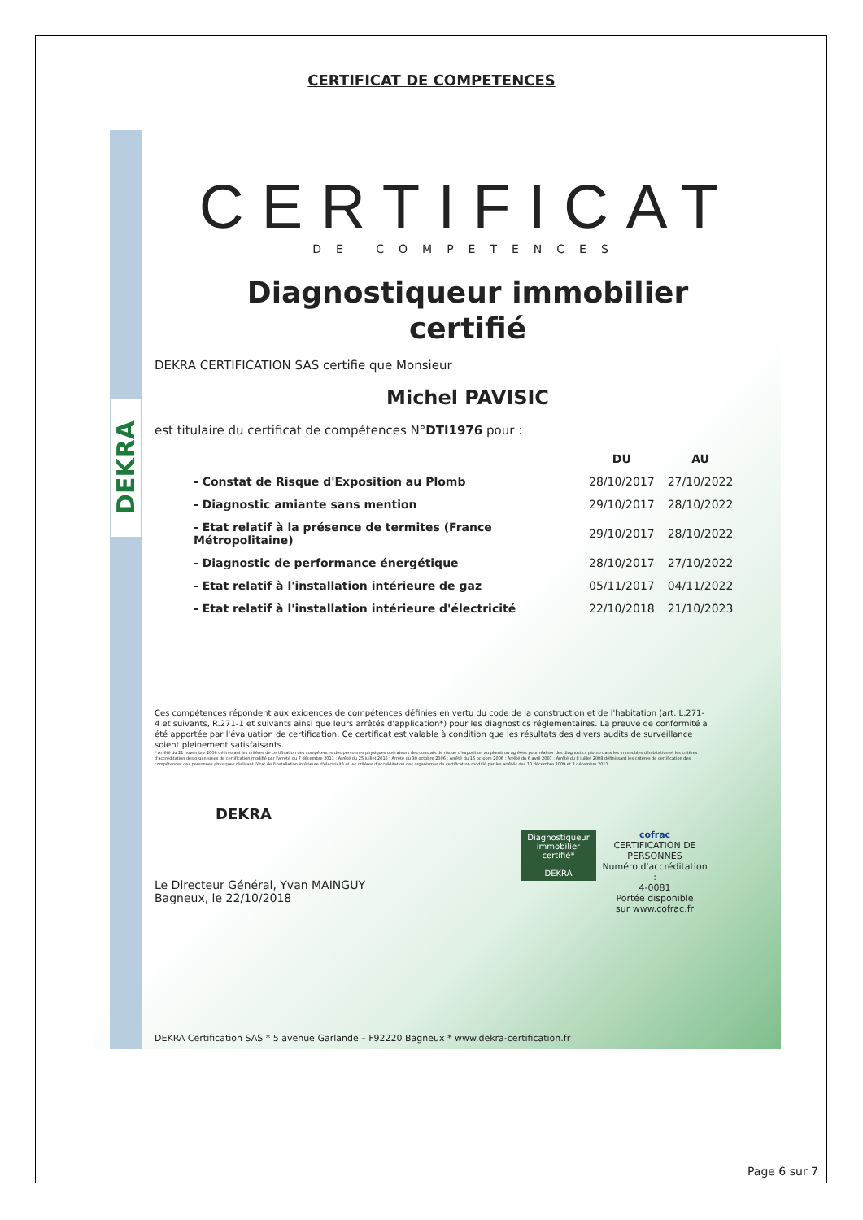CERTIFICAT DE COMPETENCES
DEKRA
CERTIFICAT
DE COMPETENCES
Diagnostiqueur immobilier
certifié
DEKRA CERTIFICATION SAS certifie que Monsieur
Michel PAVISIC
est titulaire du certificat de compétences N°DTI1976 pour :
| | DU | AU |
| --- | --- | --- |
| - Constat de Risque d'Exposition au Plomb | 28/10/2017 | 27/10/2022 |
| - Diagnostic amiante sans mention | 29/10/2017 | 28/10/2022 |
| - Etat relatif à la présence de termites (France Métropolitaine) | 29/10/2017 | 28/10/2022 |
| - Diagnostic de performance énergétique | 28/10/2017 | 27/10/2022 |
| - Etat relatif à l'installation intérieure de gaz | 05/11/2017 | 04/11/2022 |
| - Etat relatif à l'installation intérieure d'électricité | 22/10/2018 | 21/10/2023 |
Ces compétences répondent aux exigences de compétences définies en vertu du code de la construction et de l'habitation (art. L.271-4 et suivants, R.271-1 et suivants ainsi que leurs arrêtés d'application*) pour les diagnostics réglementaires. La preuve de conformité a été apportée par l'évaluation de certification. Ce certificat est valable à condition que les résultats des divers audits de surveillance soient pleinement satisfaisants.
* Arrêté du 21 novembre 2006 définissant les critères de certification des compétences des personnes physiques opérateurs des constats de risque d'exposition au plomb ou agréées pour réaliser des diagnostics plomb dans les immeubles d'habitation et les critères d'accréditation des organismes de certification modifié par l'arrêté du 7 décembre 2011 ; Arrêté du 25 juillet 2016 ; Arrêté du 30 octobre 2006 ; Arrêté du 16 octobre 2006 ; Arrêté du 6 avril 2007 ; Arrêté du 8 juillet 2008 définissant les critères de certification des compétences des personnes physiques réalisant l'état de l'installation intérieure d'électricité et les critères d'accréditation des organismes de certification modifié par les arrêtés des 10 décembre 2009 et 2 décembre 2011.
DEKRA
Diagnostiqueur immobilier certifié*
DEKRA
cofrac
CERTIFICATION DE PERSONNES
Numéro d'accréditation :
4-0081
Portée disponible
sur www.cofrac.fr
Le Directeur Général, Yvan MAINGUY
Bagneux, le 22/10/2018
DEKRA Certification SAS * 5 avenue Garlande – F92220 Bagneux * www.dekra-certification.fr
Page 6 sur 7